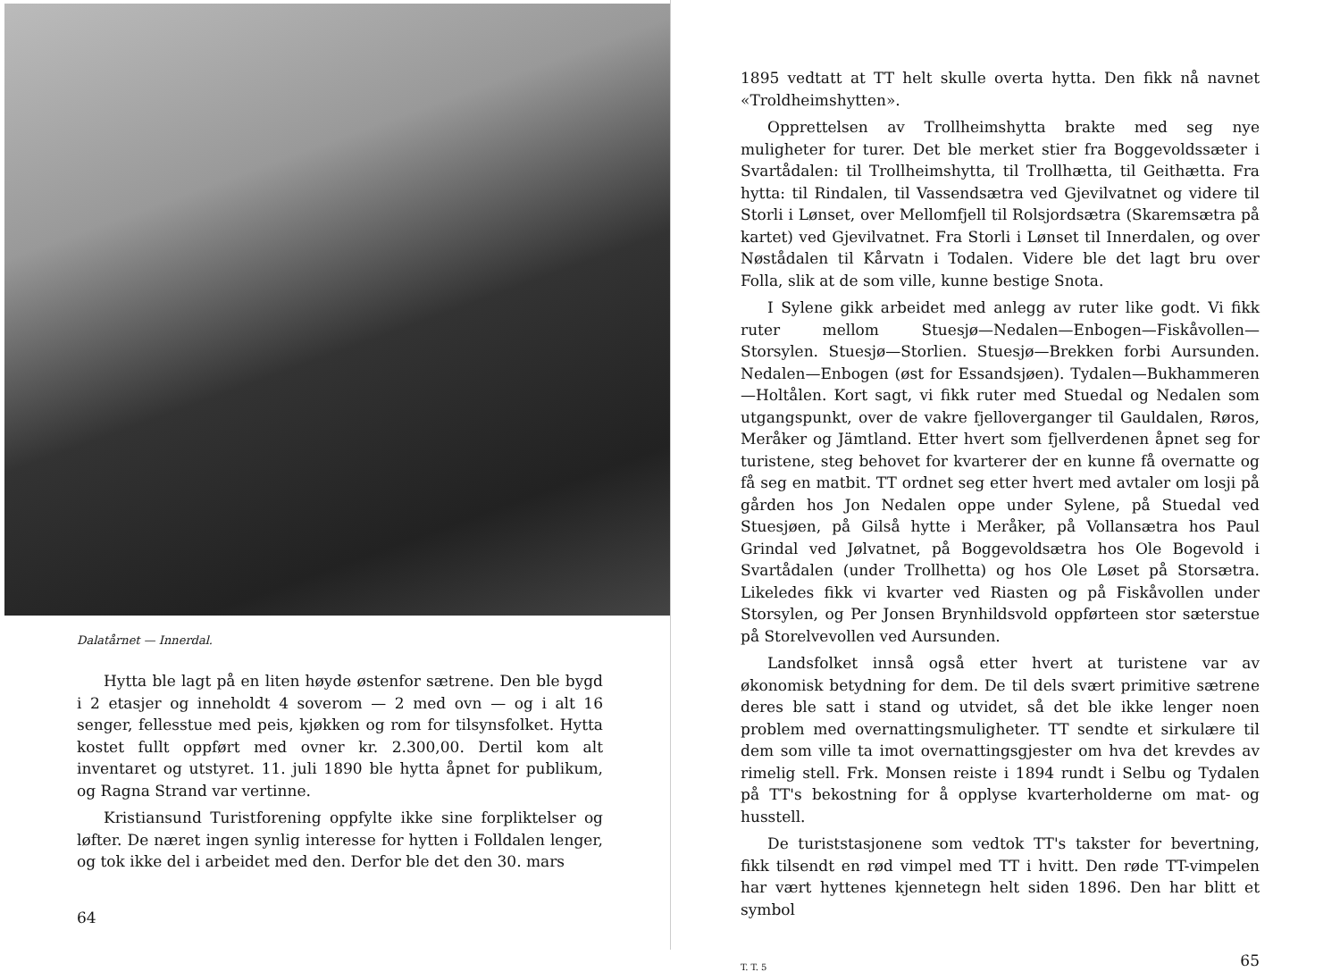Dalatårnet — Innerdal.
Hytta ble lagt på en liten høyde østenfor sætrene. Den ble bygd i 2 etasjer og inneholdt 4 soverom — 2 med ovn — og i alt 16 senger, fellesstue med peis, kjøkken og rom for tilsynsfolket. Hytta kostet fullt oppført med ovner kr. 2.300,00. Dertil kom alt inventaret og utstyret. 11. juli 1890 ble hytta åpnet for publikum, og Ragna Strand var vertinne.
Kristiansund Turistforening oppfylte ikke sine forpliktelser og løfter. De næret ingen synlig interesse for hytten i Folldalen lenger, og tok ikke del i arbeidet med den. Derfor ble det den 30. mars
64
1895 vedtatt at TT helt skulle overta hytta. Den fikk nå navnet «Troldheimshytten».
Opprettelsen av Trollheimshytta brakte med seg nye muligheter for turer. Det ble merket stier fra Boggevoldssæter i Svartådalen: til Trollheimshytta, til Trollhætta, til Geithætta. Fra hytta: til Rindalen, til Vassendsætra ved Gjevilvatnet og videre til Storli i Lønset, over Mellomfjell til Rolsjordsætra (Skaremsætra på kartet) ved Gjevilvatnet. Fra Storli i Lønset til Innerdalen, og over Nøstådalen til Kårvatn i Todalen. Videre ble det lagt bru over Folla, slik at de som ville, kunne bestige Snota.
I Sylene gikk arbeidet med anlegg av ruter like godt. Vi fikk ruter mellom Stuesjø—Nedalen—Enbogen—Fiskåvollen—Storsylen. Stuesjø—Storlien. Stuesjø—Brekken forbi Aursunden. Nedalen—Enbogen (øst for Essandsjøen). Tydalen—Bukhammeren—Holtålen. Kort sagt, vi fikk ruter med Stuedal og Nedalen som utgangspunkt, over de vakre fjelloverganger til Gauldalen, Røros, Meråker og Jämtland. Etter hvert som fjellverdenen åpnet seg for turistene, steg behovet for kvarterer der en kunne få overnatte og få seg en matbit. TT ordnet seg etter hvert med avtaler om losji på gården hos Jon Nedalen oppe under Sylene, på Stuedal ved Stuesjøen, på Gilså hytte i Meråker, på Vollansætra hos Paul Grindal ved Jølvatnet, på Boggevoldsætra hos Ole Bogevold i Svartådalen (under Trollhetta) og hos Ole Løset på Storsætra. Likeledes fikk vi kvarter ved Riasten og på Fiskåvollen under Storsylen, og Per Jonsen Brynhildsvold oppførteen stor sæterstue på Storelvevollen ved Aursunden.
Landsfolket innså også etter hvert at turistene var av økonomisk betydning for dem. De til dels svært primitive sætrene deres ble satt i stand og utvidet, så det ble ikke lenger noen problem med overnattingsmuligheter. TT sendte et sirkulære til dem som ville ta imot overnattingsgjester om hva det krevdes av rimelig stell. Frk. Monsen reiste i 1894 rundt i Selbu og Tydalen på TT's bekostning for å opplyse kvarterholderne om mat- og husstell.
De turiststasjonene som vedtok TT's takster for bevertning, fikk tilsendt en rød vimpel med TT i hvitt. Den røde TT-vimpelen har vært hyttenes kjennetegn helt siden 1896. Den har blitt et symbol
T. T. 5 65